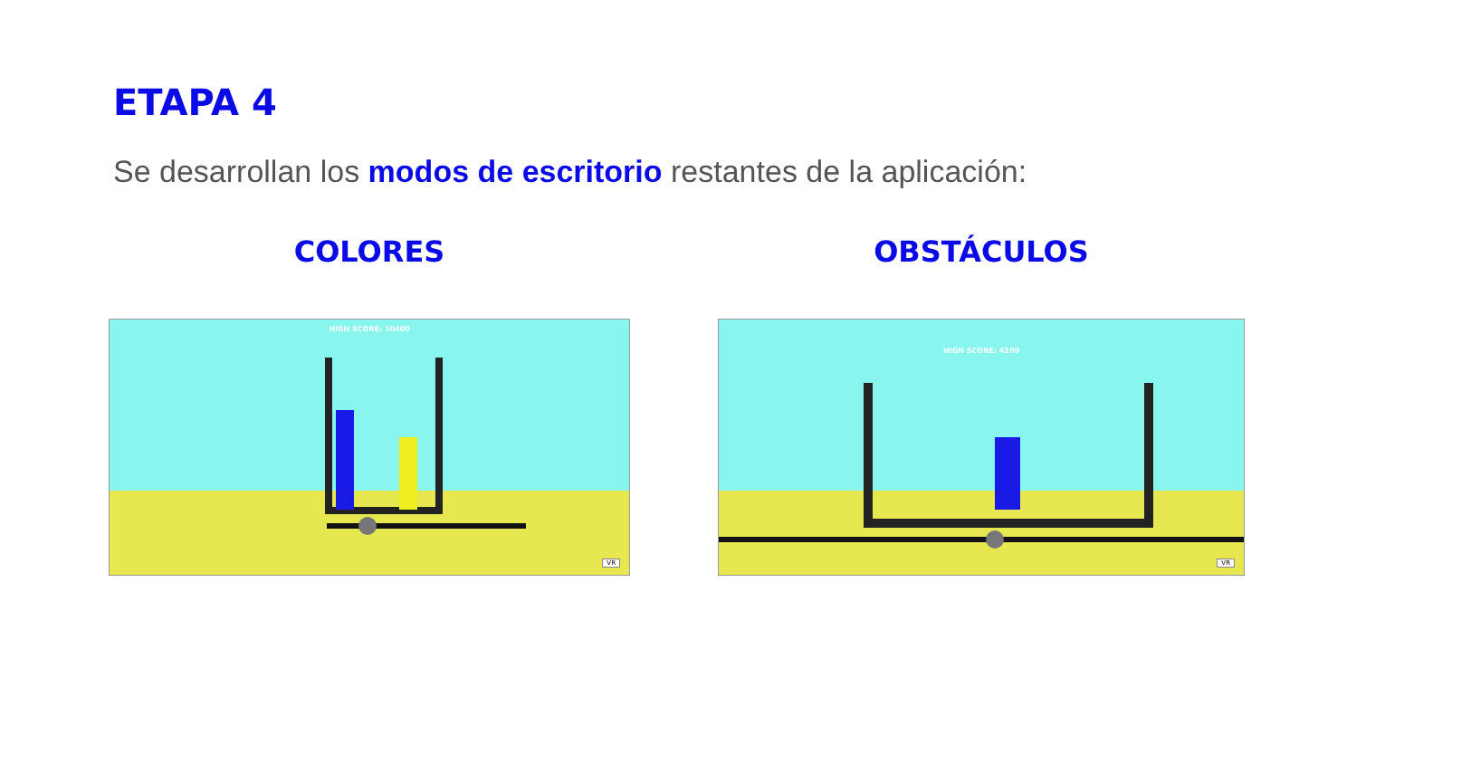ETAPA 4
Se desarrollan los modos de escritorio restantes de la aplicación:
COLORES
HIGH SCORE: 10400
VR
OBSTÁCULOS
HIGH SCORE: 4200
VR